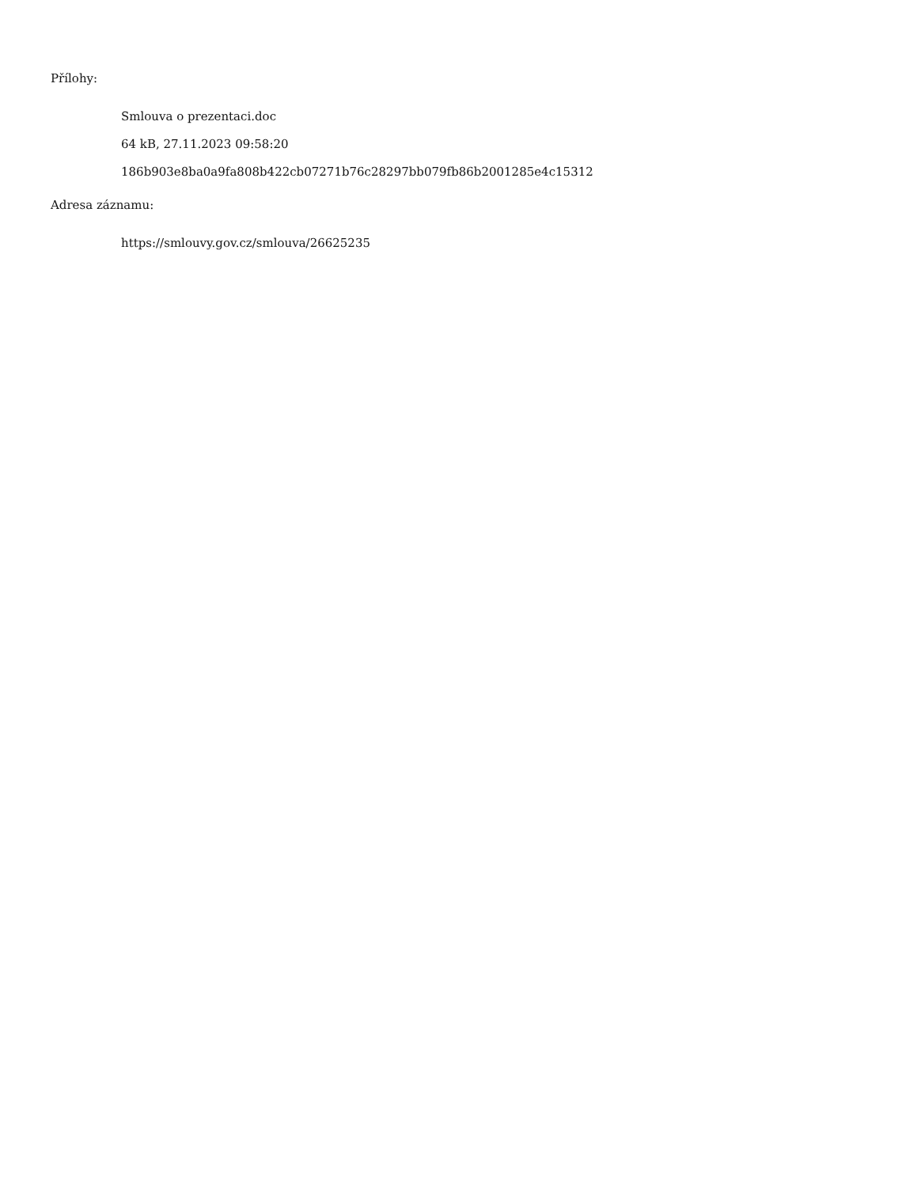Přílohy:
Smlouva o prezentaci.doc
64 kB, 27.11.2023 09:58:20
186b903e8ba0a9fa808b422cb07271b76c28297bb079fb86b2001285e4c15312
Adresa záznamu:
https://smlouvy.gov.cz/smlouva/26625235